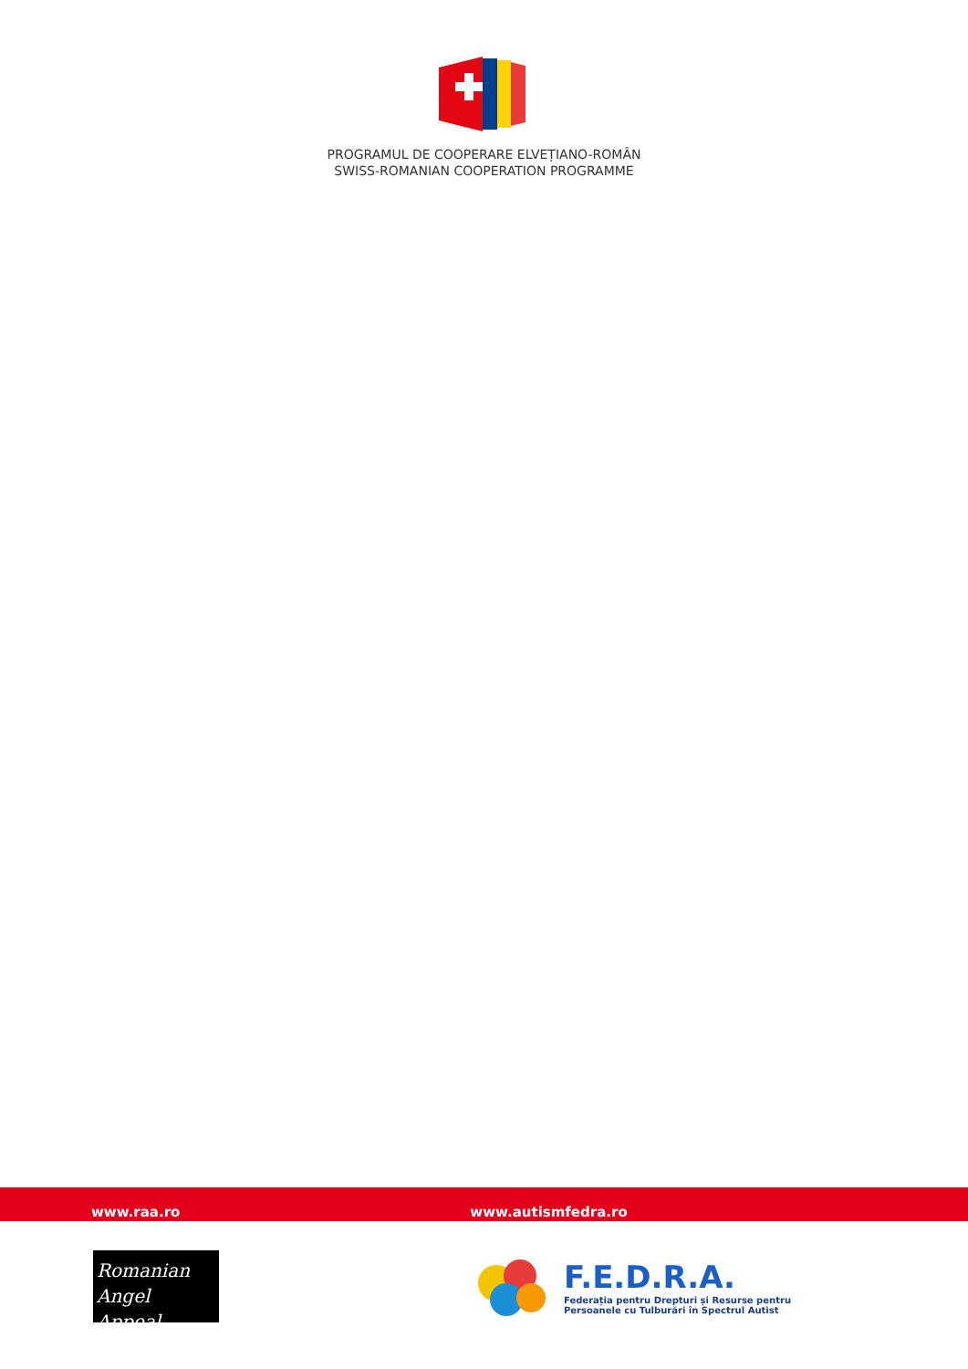PROGRAMUL DE COOPERARE ELVEȚIANO-ROMÂN
SWISS-ROMANIAN COOPERATION PROGRAMME
www.raa.ro www.autismfedra.ro
Romanian
Angel Appeal
F.E.D.R.A.
Federația pentru Drepturi și Resurse pentru
Persoanele cu Tulburări în Spectrul Autist